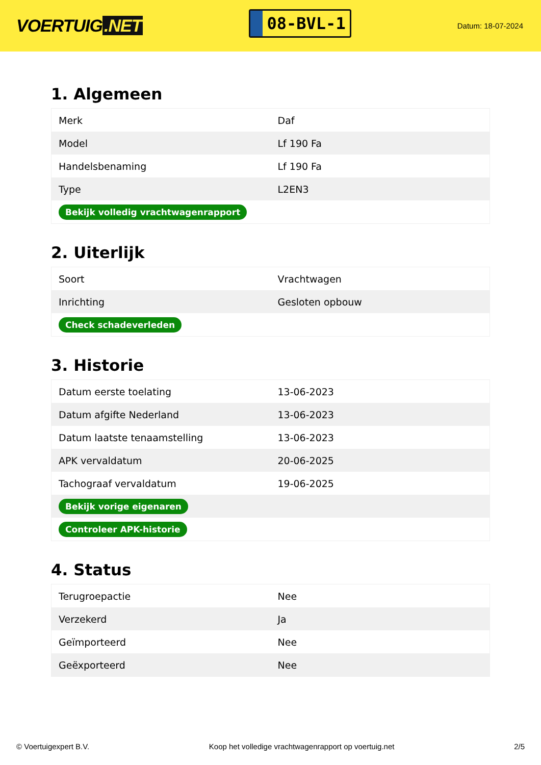VOERTUIG.NET
08-BVL-1
Datum: 18-07-2024
1. Algemeen
| Merk | Daf |
| Model | Lf 190 Fa |
| Handelsbenaming | Lf 190 Fa |
| Type | L2EN3 |
| Bekijk volledig vrachtwagenrapport | |
2. Uiterlijk
| Soort | Vrachtwagen |
| Inrichting | Gesloten opbouw |
| Check schadeverleden | |
3. Historie
| Datum eerste toelating | 13-06-2023 |
| Datum afgifte Nederland | 13-06-2023 |
| Datum laatste tenaamstelling | 13-06-2023 |
| APK vervaldatum | 20-06-2025 |
| Tachograaf vervaldatum | 19-06-2025 |
| Bekijk vorige eigenaren | |
| Controleer APK-historie | |
4. Status
| Terugroepactie | Nee |
| Verzekerd | Ja |
| Geïmporteerd | Nee |
| Geëxporteerd | Nee |
© Voertuigexpert B.V. Koop het volledige vrachtwagenrapport op voertuig.net 2/5